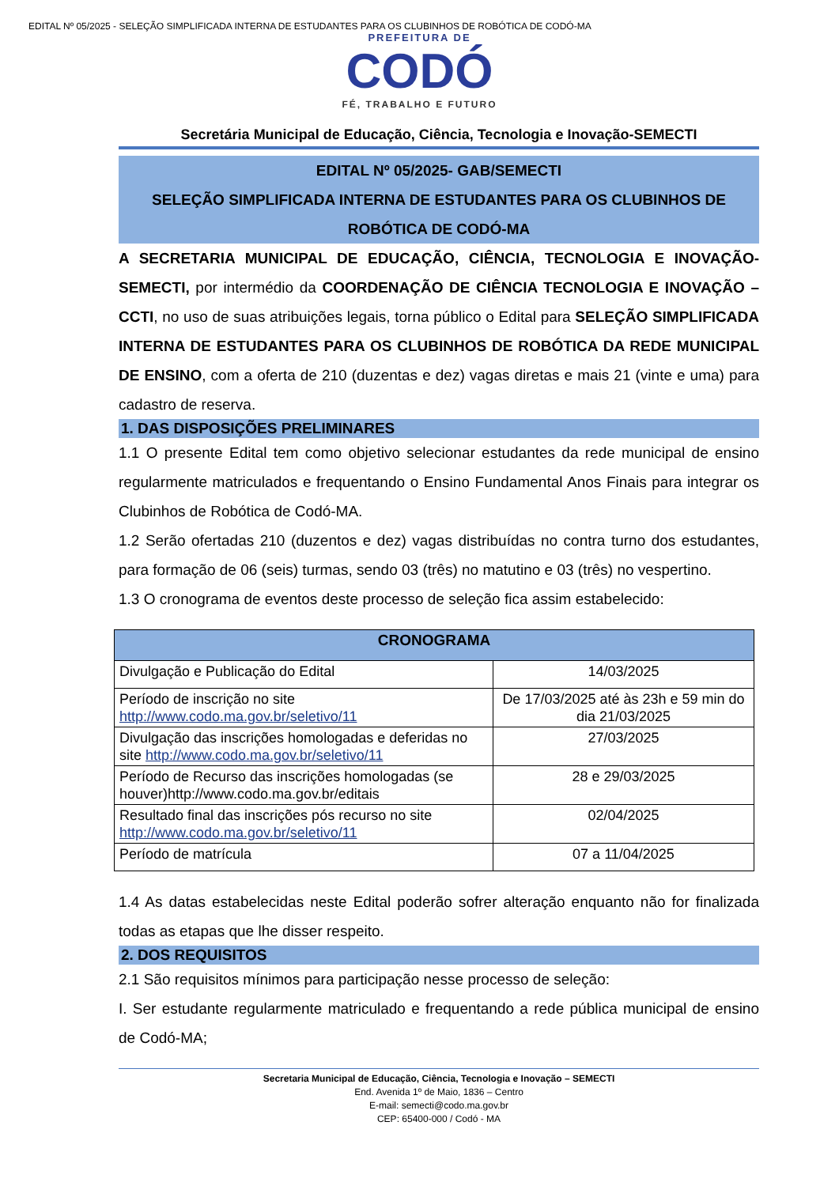EDITAL Nº 05/2025 - SELEÇÃO SIMPLIFICADA INTERNA DE ESTUDANTES PARA OS CLUBINHOS DE ROBÓTICA DE CODÓ-MA
PREFEITURA DE
CODÓ
FÉ, TRABALHO E FUTURO
Secretária Municipal de Educação, Ciência, Tecnologia e Inovação-SEMECTI
EDITAL Nº 05/2025- GAB/SEMECTI
SELEÇÃO SIMPLIFICADA INTERNA DE ESTUDANTES PARA OS CLUBINHOS DE ROBÓTICA DE CODÓ-MA
A SECRETARIA MUNICIPAL DE EDUCAÇÃO, CIÊNCIA, TECNOLOGIA E INOVAÇÃO-SEMECTI, por intermédio da COORDENAÇÃO DE CIÊNCIA TECNOLOGIA E INOVAÇÃO – CCTI, no uso de suas atribuições legais, torna público o Edital para SELEÇÃO SIMPLIFICADA INTERNA DE ESTUDANTES PARA OS CLUBINHOS DE ROBÓTICA DA REDE MUNICIPAL DE ENSINO, com a oferta de 210 (duzentas e dez) vagas diretas e mais 21 (vinte e uma) para cadastro de reserva.
1. DAS DISPOSIÇÕES PRELIMINARES
1.1 O presente Edital tem como objetivo selecionar estudantes da rede municipal de ensino regularmente matriculados e frequentando o Ensino Fundamental Anos Finais para integrar os Clubinhos de Robótica de Codó-MA.
1.2 Serão ofertadas 210 (duzentos e dez) vagas distribuídas no contra turno dos estudantes, para formação de 06 (seis) turmas, sendo 03 (três) no matutino e 03 (três) no vespertino.
1.3 O cronograma de eventos deste processo de seleção fica assim estabelecido:
| CRONOGRAMA | |
| --- | --- |
| Divulgação e Publicação do Edital | 14/03/2025 |
| Período de inscrição no site http://www.codo.ma.gov.br/seletivo/11 | De 17/03/2025 até às 23h e 59 min do dia 21/03/2025 |
| Divulgação das inscrições homologadas e deferidas no site http://www.codo.ma.gov.br/seletivo/11 | 27/03/2025 |
| Período de Recurso das inscrições homologadas (se houver)http://www.codo.ma.gov.br/editais | 28 e 29/03/2025 |
| Resultado final das inscrições pós recurso no site http://www.codo.ma.gov.br/seletivo/11 | 02/04/2025 |
| Período de matrícula | 07 a 11/04/2025 |
1.4 As datas estabelecidas neste Edital poderão sofrer alteração enquanto não for finalizada todas as etapas que lhe disser respeito.
2. DOS REQUISITOS
2.1 São requisitos mínimos para participação nesse processo de seleção:
I. Ser estudante regularmente matriculado e frequentando a rede pública municipal de ensino de Codó-MA;
Secretaria Municipal de Educação, Ciência, Tecnologia e Inovação – SEMECTI
End. Avenida 1º de Maio, 1836 – Centro
E-mail: semecti@codo.ma.gov.br
CEP: 65400-000 / Codó - MA